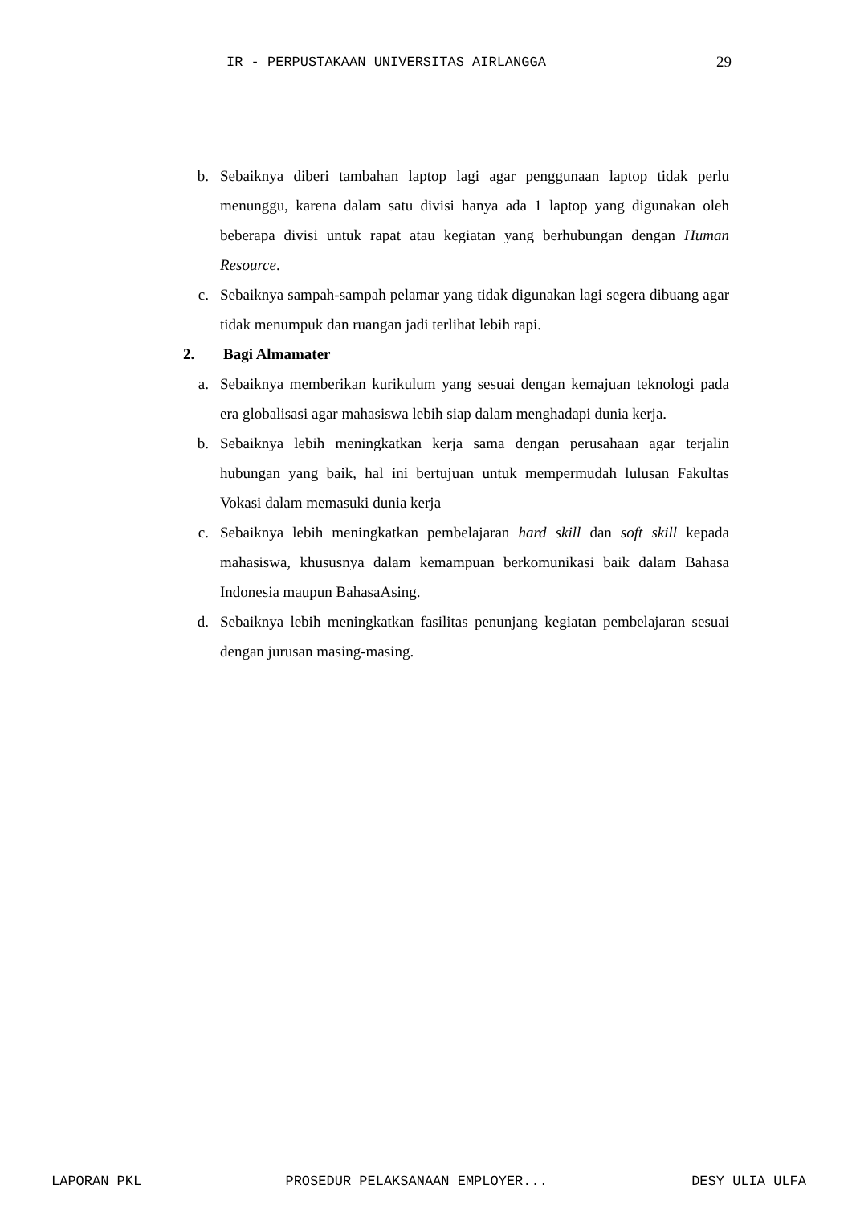IR - PERPUSTAKAAN UNIVERSITAS AIRLANGGA 29
b. Sebaiknya diberi tambahan laptop lagi agar penggunaan laptop tidak perlu menunggu, karena dalam satu divisi hanya ada 1 laptop yang digunakan oleh beberapa divisi untuk rapat atau kegiatan yang berhubungan dengan Human Resource.
c. Sebaiknya sampah-sampah pelamar yang tidak digunakan lagi segera dibuang agar tidak menumpuk dan ruangan jadi terlihat lebih rapi.
2. Bagi Almamater
a. Sebaiknya memberikan kurikulum yang sesuai dengan kemajuan teknologi pada era globalisasi agar mahasiswa lebih siap dalam menghadapi dunia kerja.
b. Sebaiknya lebih meningkatkan kerja sama dengan perusahaan agar terjalin hubungan yang baik, hal ini bertujuan untuk mempermudah lulusan Fakultas Vokasi dalam memasuki dunia kerja
c. Sebaiknya lebih meningkatkan pembelajaran hard skill dan soft skill kepada mahasiswa, khususnya dalam kemampuan berkomunikasi baik dalam Bahasa Indonesia maupun BahasaAsing.
d. Sebaiknya lebih meningkatkan fasilitas penunjang kegiatan pembelajaran sesuai dengan jurusan masing-masing.
LAPORAN PKL PROSEDUR PELAKSANAAN EMPLOYER... DESY ULIA ULFA